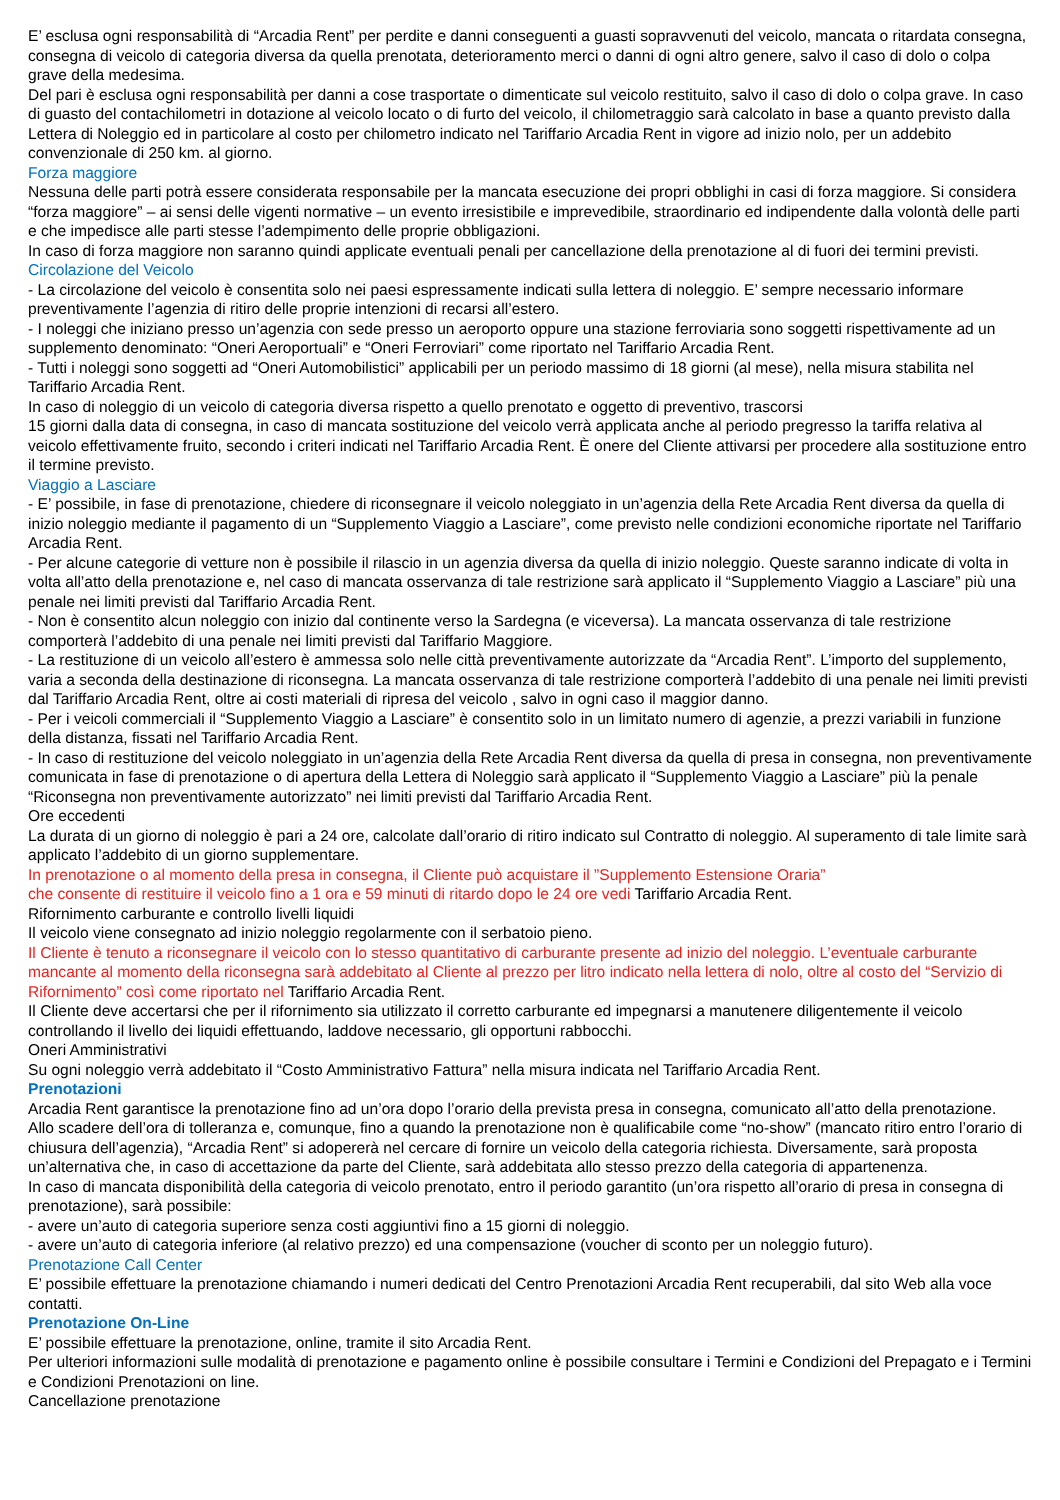E’ esclusa ogni responsabilità di “Arcadia Rent” per perdite e danni conseguenti a guasti sopravvenuti del veicolo, mancata o ritardata consegna, consegna di veicolo di categoria diversa da quella prenotata, deterioramento merci o danni di ogni altro genere, salvo il caso di dolo o colpa grave della medesima.
Del pari è esclusa ogni responsabilità per danni a cose trasportate o dimenticate sul veicolo restituito, salvo il caso di dolo o colpa grave. In caso di guasto del contachilometri in dotazione al veicolo locato o di furto del veicolo, il chilometraggio sarà calcolato in base a quanto previsto dalla Lettera di Noleggio ed in particolare al costo per chilometro indicato nel Tariffario Arcadia Rent in vigore ad inizio nolo, per un addebito convenzionale di 250 km. al giorno.
Forza maggiore
Nessuna delle parti potrà essere considerata responsabile per la mancata esecuzione dei propri obblighi in casi di forza maggiore. Si considera “forza maggiore” – ai sensi delle vigenti normative – un evento irresistibile e imprevedibile, straordinario ed indipendente dalla volontà delle parti e che impedisce alle parti stesse l’adempimento delle proprie obbligazioni.
In caso di forza maggiore non saranno quindi applicate eventuali penali per cancellazione della prenotazione al di fuori dei termini previsti.
Circolazione del Veicolo
- La circolazione del veicolo è consentita solo nei paesi espressamente indicati sulla lettera di noleggio. E’ sempre necessario informare preventivamente l’agenzia di ritiro delle proprie intenzioni di recarsi all’estero.
- I noleggi che iniziano presso un’agenzia con sede presso un aeroporto oppure una stazione ferroviaria sono soggetti rispettivamente ad un supplemento denominato: “Oneri Aeroportuali” e “Oneri Ferroviari” come riportato nel Tariffario Arcadia Rent.
- Tutti i noleggi sono soggetti ad “Oneri Automobilistici” applicabili per un periodo massimo di 18 giorni (al mese), nella misura stabilita nel Tariffario Arcadia Rent.
In caso di noleggio di un veicolo di categoria diversa rispetto a quello prenotato e oggetto di preventivo, trascorsi
15 giorni dalla data di consegna, in caso di mancata sostituzione del veicolo verrà applicata anche al periodo pregresso la tariffa relativa al veicolo effettivamente fruito, secondo i criteri indicati nel Tariffario Arcadia Rent. È onere del Cliente attivarsi per procedere alla sostituzione entro il termine previsto.
Viaggio a Lasciare
- E’ possibile, in fase di prenotazione, chiedere di riconsegnare il veicolo noleggiato in un’agenzia della Rete Arcadia Rent diversa da quella di inizio noleggio mediante il pagamento di un “Supplemento Viaggio a Lasciare”, come previsto nelle condizioni economiche riportate nel Tariffario Arcadia Rent.
- Per alcune categorie di vetture non è possibile il rilascio in un agenzia diversa da quella di inizio noleggio. Queste saranno indicate di volta in volta all’atto della prenotazione e, nel caso di mancata osservanza di tale restrizione sarà applicato il “Supplemento Viaggio a Lasciare” più una penale nei limiti previsti dal Tariffario Arcadia Rent.
- Non è consentito alcun noleggio con inizio dal continente verso la Sardegna (e viceversa). La mancata osservanza di tale restrizione comporterà l’addebito di una penale nei limiti previsti dal Tariffario Maggiore.
- La restituzione di un veicolo all’estero è ammessa solo nelle città preventivamente autorizzate da “Arcadia Rent”. L’importo del supplemento, varia a seconda della destinazione di riconsegna. La mancata osservanza di tale restrizione comporterà l’addebito di una penale nei limiti previsti dal Tariffario Arcadia Rent, oltre ai costi materiali di ripresa del veicolo , salvo in ogni caso il maggior danno.
- Per i veicoli commerciali il “Supplemento Viaggio a Lasciare” è consentito solo in un limitato numero di agenzie, a prezzi variabili in funzione della distanza, fissati nel Tariffario Arcadia Rent.
- In caso di restituzione del veicolo noleggiato in un’agenzia della Rete Arcadia Rent diversa da quella di presa in consegna, non preventivamente comunicata in fase di prenotazione o di apertura della Lettera di Noleggio sarà applicato il “Supplemento Viaggio a Lasciare” più la penale “Riconsegna non preventivamente autorizzato” nei limiti previsti dal Tariffario Arcadia Rent.
Ore eccedenti
La durata di un giorno di noleggio è pari a 24 ore, calcolate dall’orario di ritiro indicato sul Contratto di noleggio. Al superamento di tale limite sarà applicato l’addebito di un giorno supplementare.
In prenotazione o al momento della presa in consegna, il Cliente può acquistare il ”Supplemento Estensione Oraria”
che consente di restituire il veicolo fino a 1 ora e 59 minuti di ritardo dopo le 24 ore vedi Tariffario Arcadia Rent.
Rifornimento carburante e controllo livelli liquidi
Il veicolo viene consegnato ad inizio noleggio regolarmente con il serbatoio pieno.
Il Cliente è tenuto a riconsegnare il veicolo con lo stesso quantitativo di carburante presente ad inizio del noleggio. L’eventuale carburante mancante al momento della riconsegna sarà addebitato al Cliente al prezzo per litro indicato nella lettera di nolo, oltre al costo del “Servizio di Rifornimento” così come riportato nel Tariffario Arcadia Rent.
Il Cliente deve accertarsi che per il rifornimento sia utilizzato il corretto carburante ed impegnarsi a manutenere diligentemente il veicolo controllando il livello dei liquidi effettuando, laddove necessario, gli opportuni rabbocchi.
Oneri Amministrativi
Su ogni noleggio verrà addebitato il “Costo Amministrativo Fattura” nella misura indicata nel Tariffario Arcadia Rent.
Prenotazioni
Arcadia Rent garantisce la prenotazione fino ad un’ora dopo l’orario della prevista presa in consegna, comunicato all’atto della prenotazione.
Allo scadere dell’ora di tolleranza e, comunque, fino a quando la prenotazione non è qualificabile come “no-show” (mancato ritiro entro l’orario di chiusura dell’agenzia), “Arcadia Rent” si adopererà nel cercare di fornire un veicolo della categoria richiesta. Diversamente, sarà proposta un’alternativa che, in caso di accettazione da parte del Cliente, sarà addebitata allo stesso prezzo della categoria di appartenenza.
In caso di mancata disponibilità della categoria di veicolo prenotato, entro il periodo garantito (un’ora rispetto all’orario di presa in consegna di prenotazione), sarà possibile:
- avere un’auto di categoria superiore senza costi aggiuntivi fino a 15 giorni di noleggio.
- avere un’auto di categoria inferiore (al relativo prezzo) ed una compensazione (voucher di sconto per un noleggio futuro).
Prenotazione Call Center
E’ possibile effettuare la prenotazione chiamando i numeri dedicati del Centro Prenotazioni Arcadia Rent recuperabili, dal sito Web alla voce contatti.
Prenotazione On-Line
E’ possibile effettuare la prenotazione, online, tramite il sito Arcadia Rent.
Per ulteriori informazioni sulle modalità di prenotazione e pagamento online è possibile consultare i Termini e Condizioni del Prepagato e i Termini e Condizioni Prenotazioni on line.
Cancellazione prenotazione